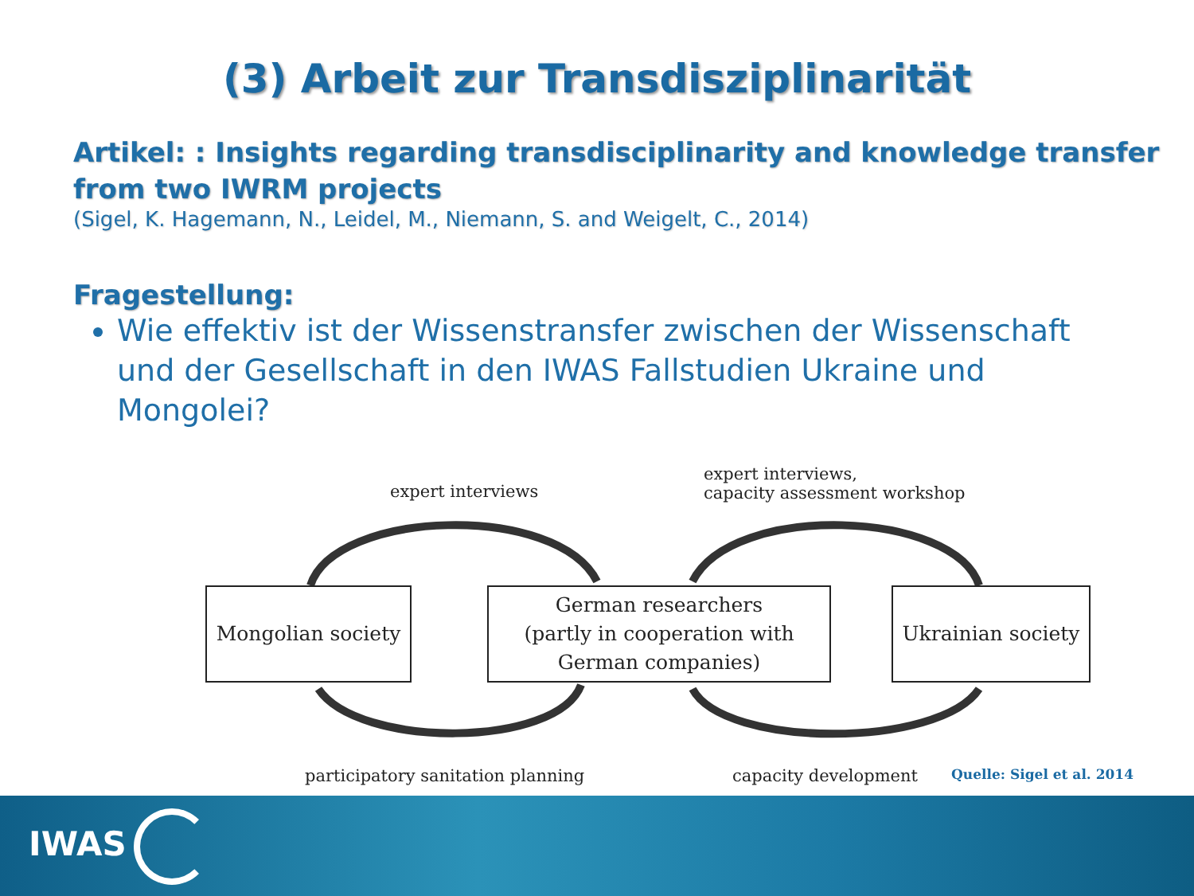(3) Arbeit zur Transdisziplinarität
Artikel: : Insights regarding transdisciplinarity and knowledge transfer from two IWRM projects
(Sigel, K. Hagemann, N., Leidel, M., Niemann, S. and Weigelt, C., 2014)
Fragestellung:
Wie effektiv ist der Wissenstransfer zwischen der Wissenschaft und der Gesellschaft in den IWAS Fallstudien Ukraine und Mongolei?
expert interviews
expert interviews,
capacity assessment workshop
Mongolian society
German researchers
(partly in cooperation with
German companies)
Ukrainian society
participatory sanitation planning
capacity development
Quelle: Sigel et al. 2014
IWAS